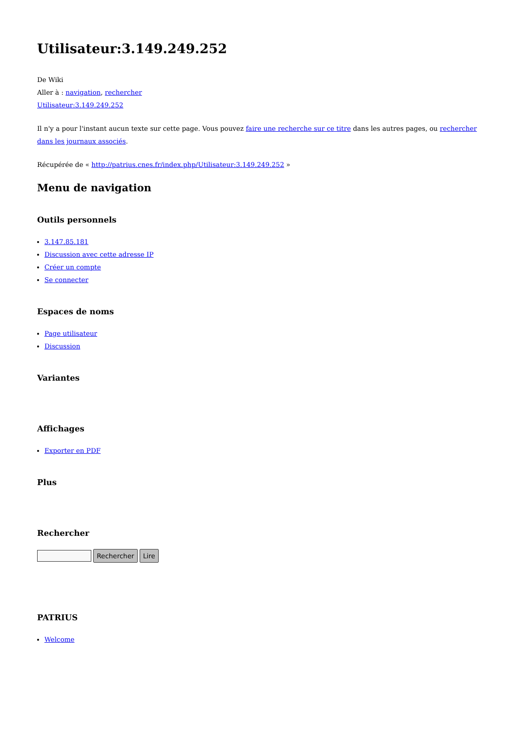Utilisateur:3.149.249.252
De Wiki
Aller à : navigation, rechercher
Utilisateur:3.149.249.252
Il n'y a pour l'instant aucun texte sur cette page. Vous pouvez faire une recherche sur ce titre dans les autres pages, ou rechercher dans les journaux associés.
Récupérée de « http://patrius.cnes.fr/index.php/Utilisateur:3.149.249.252 »
Menu de navigation
Outils personnels
3.147.85.181
Discussion avec cette adresse IP
Créer un compte
Se connecter
Espaces de noms
Page utilisateur
Discussion
Variantes
Affichages
Exporter en PDF
Plus
Rechercher
Rechercher Lire
PATRIUS
Welcome